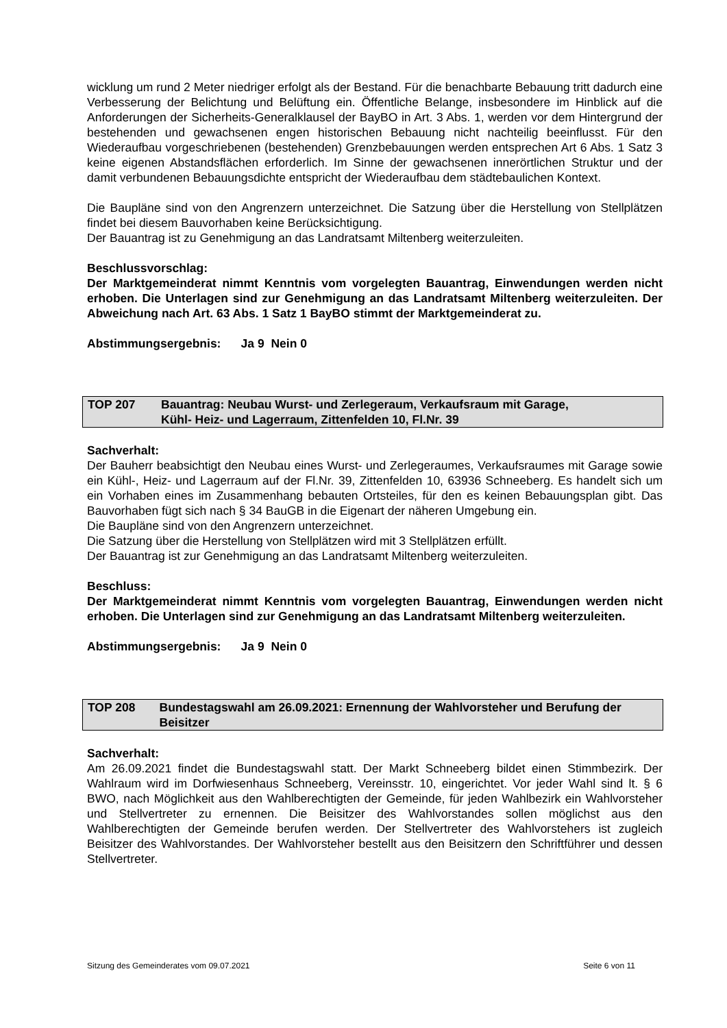wicklung um rund 2 Meter niedriger erfolgt als der Bestand. Für die benachbarte Bebauung tritt dadurch eine Verbesserung der Belichtung und Belüftung ein. Öffentliche Belange, insbesondere im Hinblick auf die Anforderungen der Sicherheits-Generalklausel der BayBO in Art. 3 Abs. 1, werden vor dem Hintergrund der bestehenden und gewachsenen engen historischen Bebauung nicht nachteilig beeinflusst. Für den Wiederaufbau vorgeschriebenen (bestehenden) Grenzbebauungen werden entsprechen Art 6 Abs. 1 Satz 3 keine eigenen Abstandsflächen erforderlich. Im Sinne der gewachsenen innerörtlichen Struktur und der damit verbundenen Bebauungsdichte entspricht der Wiederaufbau dem städtebaulichen Kontext.
Die Baupläne sind von den Angrenzern unterzeichnet. Die Satzung über die Herstellung von Stellplätzen findet bei diesem Bauvorhaben keine Berücksichtigung.
Der Bauantrag ist zu Genehmigung an das Landratsamt Miltenberg weiterzuleiten.
Beschlussvorschlag:
Der Marktgemeinderat nimmt Kenntnis vom vorgelegten Bauantrag, Einwendungen werden nicht erhoben. Die Unterlagen sind zur Genehmigung an das Landratsamt Miltenberg weiterzuleiten. Der Abweichung nach Art. 63 Abs. 1 Satz 1 BayBO stimmt der Marktgemeinderat zu.
Abstimmungsergebnis: Ja 9 Nein 0
TOP 207 Bauantrag: Neubau Wurst- und Zerlegeraum, Verkaufsraum mit Garage,
Kühl- Heiz- und Lagerraum, Zittenfelden 10, Fl.Nr. 39
Sachverhalt:
Der Bauherr beabsichtigt den Neubau eines Wurst- und Zerlegeraumes, Verkaufsraumes mit Garage sowie ein Kühl-, Heiz- und Lagerraum auf der Fl.Nr. 39, Zittenfelden 10, 63936 Schneeberg. Es handelt sich um ein Vorhaben eines im Zusammenhang bebauten Ortsteiles, für den es keinen Bebauungsplan gibt. Das Bauvorhaben fügt sich nach § 34 BauGB in die Eigenart der näheren Umgebung ein.
Die Baupläne sind von den Angrenzern unterzeichnet.
Die Satzung über die Herstellung von Stellplätzen wird mit 3 Stellplätzen erfüllt.
Der Bauantrag ist zur Genehmigung an das Landratsamt Miltenberg weiterzuleiten.
Beschluss:
Der Marktgemeinderat nimmt Kenntnis vom vorgelegten Bauantrag, Einwendungen werden nicht erhoben. Die Unterlagen sind zur Genehmigung an das Landratsamt Miltenberg weiterzuleiten.
Abstimmungsergebnis: Ja 9 Nein 0
TOP 208 Bundestagswahl am 26.09.2021: Ernennung der Wahlvorsteher und Berufung der Beisitzer
Sachverhalt:
Am 26.09.2021 findet die Bundestagswahl statt. Der Markt Schneeberg bildet einen Stimmbezirk. Der Wahlraum wird im Dorfwiesenhaus Schneeberg, Vereinsstr. 10, eingerichtet. Vor jeder Wahl sind lt. § 6 BWO, nach Möglichkeit aus den Wahlberechtigten der Gemeinde, für jeden Wahlbezirk ein Wahlvorsteher und Stellvertreter zu ernennen. Die Beisitzer des Wahlvorstandes sollen möglichst aus den Wahlberechtigten der Gemeinde berufen werden. Der Stellvertreter des Wahlvorstehers ist zugleich Beisitzer des Wahlvorstandes. Der Wahlvorsteher bestellt aus den Beisitzern den Schriftführer und dessen Stellvertreter.
Sitzung des Gemeinderates vom 09.07.2021 Seite 6 von 11